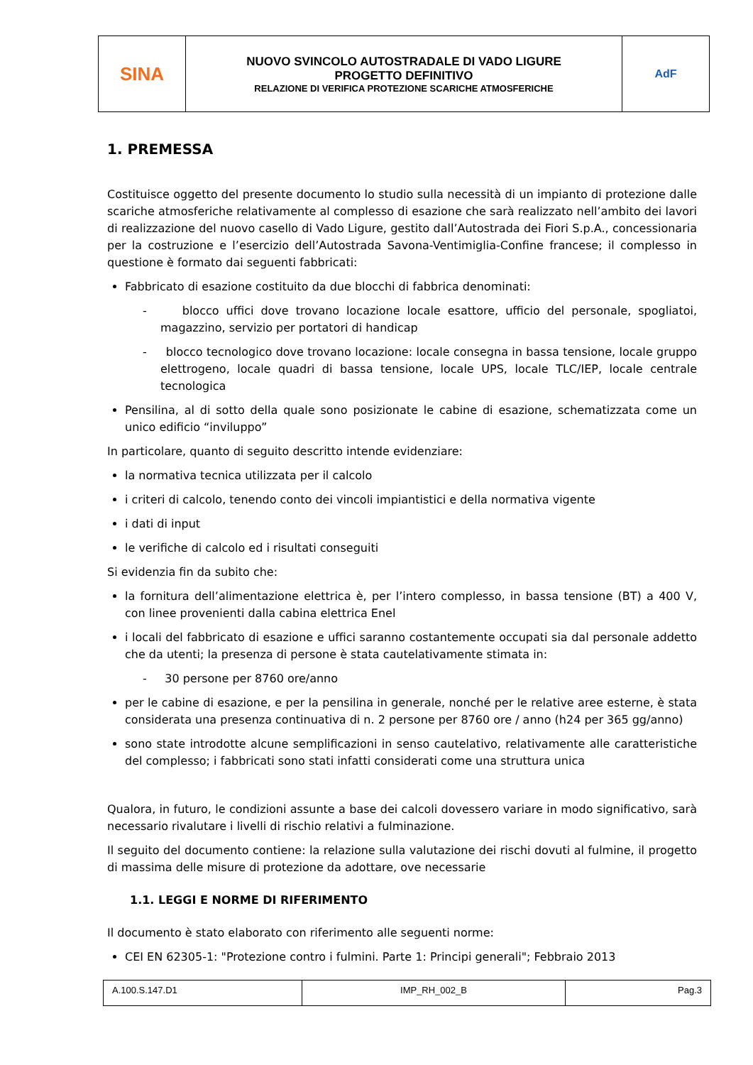| SINA | NUOVO SVINCOLO AUTOSTRADALE DI VADO LIGURE PROGETTO DEFINITIVO RELAZIONE DI VERIFICA PROTEZIONE SCARICHE ATMOSFERICHE | AdF |
1. PREMESSA
Costituisce oggetto del presente documento lo studio sulla necessità di un impianto di protezione dalle scariche atmosferiche relativamente al complesso di esazione che sarà realizzato nell’ambito dei lavori di realizzazione del nuovo casello di Vado Ligure, gestito dall’Autostrada dei Fiori S.p.A., concessionaria per la costruzione e l’esercizio dell’Autostrada Savona-Ventimiglia-Confine francese; il complesso in questione è formato dai seguenti fabbricati:
Fabbricato di esazione costituito da due blocchi di fabbrica denominati:
- blocco uffici dove trovano locazione locale esattore, ufficio del personale, spogliatoi, magazzino, servizio per portatori di handicap
- blocco tecnologico dove trovano locazione: locale consegna in bassa tensione, locale gruppo elettrogeno, locale quadri di bassa tensione, locale UPS, locale TLC/IEP, locale centrale tecnologica
Pensilina, al di sotto della quale sono posizionate le cabine di esazione, schematizzata come un unico edificio “inviluppo”
In particolare, quanto di seguito descritto intende evidenziare:
la normativa tecnica utilizzata per il calcolo
i criteri di calcolo, tenendo conto dei vincoli impiantistici e della normativa vigente
i dati di input
le verifiche di calcolo ed i risultati conseguiti
Si evidenzia fin da subito che:
la fornitura dell’alimentazione elettrica è, per l’intero complesso, in bassa tensione (BT) a 400 V, con linee provenienti dalla cabina elettrica Enel
i locali del fabbricato di esazione e uffici saranno costantemente occupati sia dal personale addetto che da utenti; la presenza di persone è stata cautelativamente stimata in:
- 30 persone per 8760 ore/anno
per le cabine di esazione, e per la pensilina in generale, nonché per le relative aree esterne, è stata considerata una presenza continuativa di n. 2 persone per 8760 ore / anno (h24 per 365 gg/anno)
sono state introdotte alcune semplificazioni in senso cautelativo, relativamente alle caratteristiche del complesso; i fabbricati sono stati infatti considerati come una struttura unica
Qualora, in futuro, le condizioni assunte a base dei calcoli dovessero variare in modo significativo, sarà necessario rivalutare i livelli di rischio relativi a fulminazione.
Il seguito del documento contiene: la relazione sulla valutazione dei rischi dovuti al fulmine, il progetto di massima delle misure di protezione da adottare, ove necessarie
1.1. LEGGI E NORME DI RIFERIMENTO
Il documento è stato elaborato con riferimento alle seguenti norme:
CEI EN 62305-1: "Protezione contro i fulmini. Parte 1: Principi generali"; Febbraio 2013
| A.100.S.147.D1 | IMP_RH_002_B | Pag.3 |